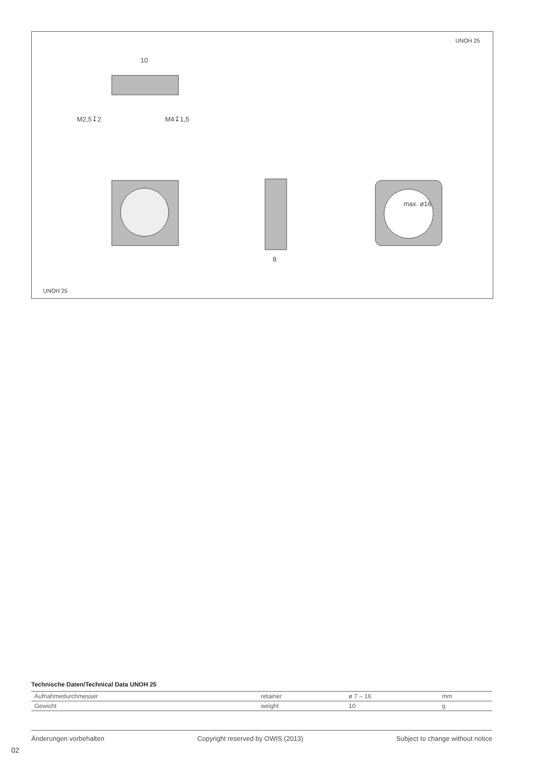UNOH 25
10
M2,5↧2
M4↧1,5
8
max. ø16
UNOH 25
Technische Daten/Technical Data UNOH 25
| Aufnahmedurchmesser | retainer | ø 7 – 16 | mm |
| Gewicht | weight | 10 | g |
Änderungen vorbehalten Copyright reserved by OWIS (2013) Subject to change without notice
02